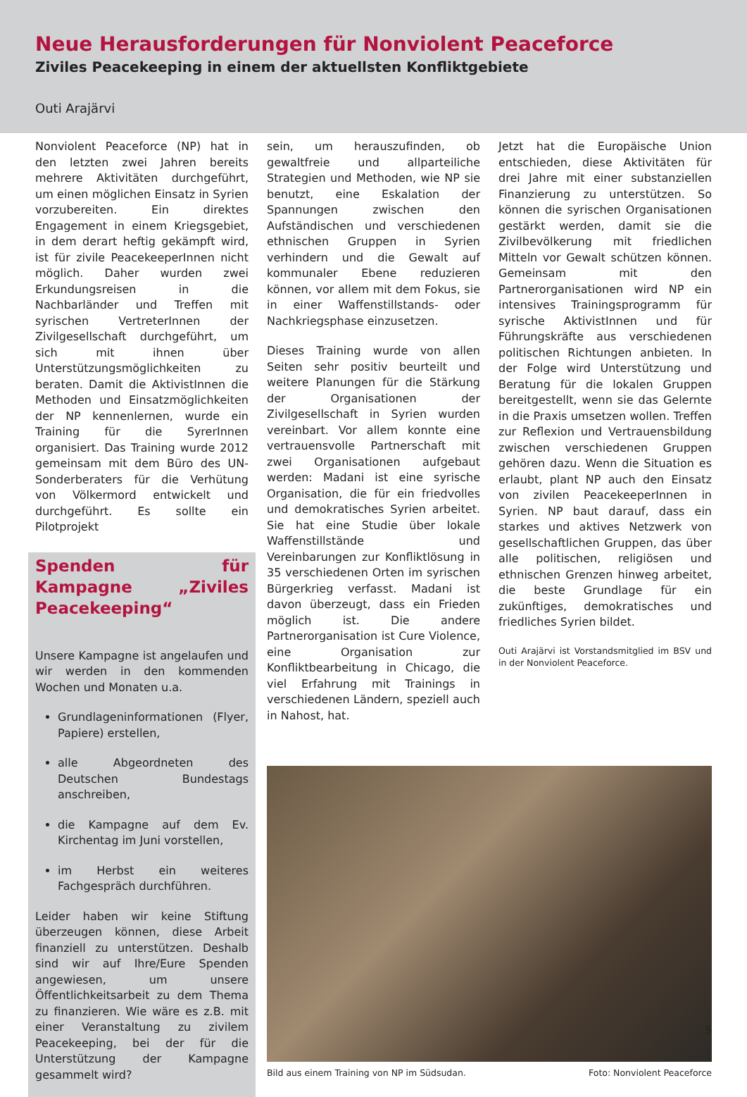Neue Herausforderungen für Nonviolent Peaceforce
Ziviles Peacekeeping in einem der aktuellsten Konfliktgebiete
Outi Arajärvi
Nonviolent Peaceforce (NP) hat in den letzten zwei Jahren bereits mehrere Aktivitäten durchgeführt, um einen möglichen Einsatz in Syrien vorzubereiten. Ein direktes Engagement in einem Kriegsgebiet, in dem derart heftig gekämpft wird, ist für zivile PeacekeeperInnen nicht möglich. Daher wurden zwei Erkundungsreisen in die Nachbarländer und Treffen mit syrischen VertreterInnen der Zivilgesellschaft durchgeführt, um sich mit ihnen über Unterstützungsmöglichkeiten zu beraten. Damit die AktivistInnen die Methoden und Einsatzmöglichkeiten der NP kennenlernen, wurde ein Training für die SyrerInnen organisiert. Das Training wurde 2012 gemeinsam mit dem Büro des UN-Sonderberaters für die Verhütung von Völkermord entwickelt und durchgeführt. Es sollte ein Pilotprojekt
Spenden für Kampagne „Ziviles Peacekeeping“
Unsere Kampagne ist angelaufen und wir werden in den kommenden Wochen und Monaten u.a.
Grundlageninformationen (Flyer, Papiere) erstellen,
alle Abgeordneten des Deutschen Bundestags anschreiben,
die Kampagne auf dem Ev. Kirchentag im Juni vorstellen,
im Herbst ein weiteres Fachgespräch durchführen.
Leider haben wir keine Stiftung überzeugen können, diese Arbeit finanziell zu unterstützen. Deshalb sind wir auf Ihre/Eure Spenden angewiesen, um unsere Öffentlichkeitsarbeit zu dem Thema zu finanzieren. Wie wäre es z.B. mit einer Veranstaltung zu zivilem Peacekeeping, bei der für die Unterstützung der Kampagne gesammelt wird?
sein, um herauszufinden, ob gewaltfreie und allparteiliche Strategien und Methoden, wie NP sie benutzt, eine Eskalation der Spannungen zwischen den Aufständischen und verschiedenen ethnischen Gruppen in Syrien verhindern und die Gewalt auf kommunaler Ebene reduzieren können, vor allem mit dem Fokus, sie in einer Waffenstillstands- oder Nachkriegsphase einzusetzen.
Dieses Training wurde von allen Seiten sehr positiv beurteilt und weitere Planungen für die Stärkung der Organisationen der Zivilgesellschaft in Syrien wurden vereinbart. Vor allem konnte eine vertrauensvolle Partnerschaft mit zwei Organisationen aufgebaut werden: Madani ist eine syrische Organisation, die für ein friedvolles und demokratisches Syrien arbeitet. Sie hat eine Studie über lokale Waffenstillstände und Vereinbarungen zur Konfliktlösung in 35 verschiedenen Orten im syrischen Bürgerkrieg verfasst. Madani ist davon überzeugt, dass ein Frieden möglich ist. Die andere Partnerorganisation ist Cure Violence, eine Organisation zur Konfliktbearbeitung in Chicago, die viel Erfahrung mit Trainings in verschiedenen Ländern, speziell auch in Nahost, hat.
Jetzt hat die Europäische Union entschieden, diese Aktivitäten für drei Jahre mit einer substanziellen Finanzierung zu unterstützen. So können die syrischen Organisationen gestärkt werden, damit sie die Zivilbevölkerung mit friedlichen Mitteln vor Gewalt schützen können. Gemeinsam mit den Partnerorganisationen wird NP ein intensives Trainingsprogramm für syrische AktivistInnen und für Führungskräfte aus verschiedenen politischen Richtungen anbieten. In der Folge wird Unterstützung und Beratung für die lokalen Gruppen bereitgestellt, wenn sie das Gelernte in die Praxis umsetzen wollen. Treffen zur Reflexion und Vertrauensbildung zwischen verschiedenen Gruppen gehören dazu. Wenn die Situation es erlaubt, plant NP auch den Einsatz von zivilen PeacekeeperInnen in Syrien. NP baut darauf, dass ein starkes und aktives Netzwerk von gesellschaftlichen Gruppen, das über alle politischen, religiösen und ethnischen Grenzen hinweg arbeitet, die beste Grundlage für ein zukünftiges, demokratisches und friedliches Syrien bildet.
Outi Arajärvi ist Vorstandsmitglied im BSV und in der Nonviolent Peaceforce.
Bild aus einem Training von NP im Südsudan. Foto: Nonviolent Peaceforce
5